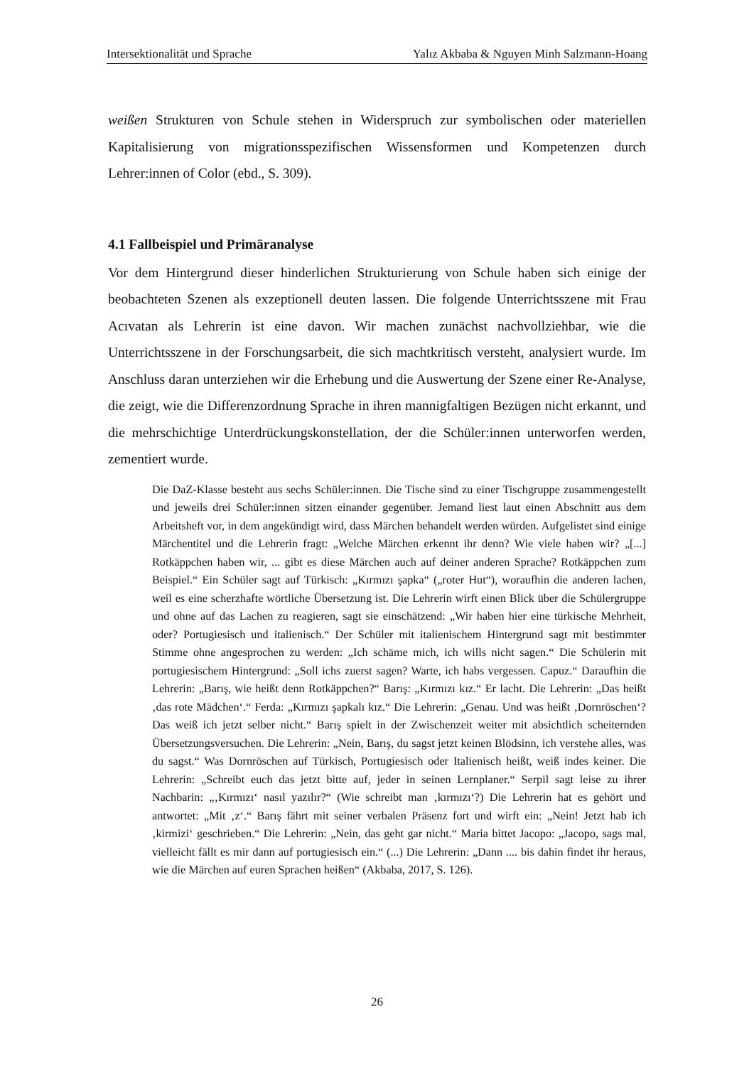Intersektionalität und Sprache Yalız Akbaba & Nguyen Minh Salzmann-Hoang
weißen Strukturen von Schule stehen in Widerspruch zur symbolischen oder materiellen Kapitalisierung von migrationsspezifischen Wissensformen und Kompetenzen durch Lehrer:innen of Color (ebd., S. 309).
4.1 Fallbeispiel und Primäranalyse
Vor dem Hintergrund dieser hinderlichen Strukturierung von Schule haben sich einige der beobachteten Szenen als exzeptionell deuten lassen. Die folgende Unterrichtsszene mit Frau Acıvatan als Lehrerin ist eine davon. Wir machen zunächst nachvollziehbar, wie die Unterrichtsszene in der Forschungsarbeit, die sich machtkritisch versteht, analysiert wurde. Im Anschluss daran unterziehen wir die Erhebung und die Auswertung der Szene einer Re-Analyse, die zeigt, wie die Differenzordnung Sprache in ihren mannigfaltigen Bezügen nicht erkannt, und die mehrschichtige Unterdrückungskonstellation, der die Schüler:innen unterworfen werden, zementiert wurde.
Die DaZ-Klasse besteht aus sechs Schüler:innen. Die Tische sind zu einer Tischgruppe zusammengestellt und jeweils drei Schüler:innen sitzen einander gegenüber. Jemand liest laut einen Abschnitt aus dem Arbeitsheft vor, in dem angekündigt wird, dass Märchen behandelt werden würden. Aufgelistet sind einige Märchentitel und die Lehrerin fragt: „Welche Märchen erkennt ihr denn? Wie viele haben wir? „[...] Rotkäppchen haben wir, ... gibt es diese Märchen auch auf deiner anderen Sprache? Rotkäppchen zum Beispiel.“ Ein Schüler sagt auf Türkisch: „Kırmızı şapka“ („roter Hut“), woraufhin die anderen lachen, weil es eine scherzhafte wörtliche Übersetzung ist. Die Lehrerin wirft einen Blick über die Schülergruppe und ohne auf das Lachen zu reagieren, sagt sie einschätzend: „Wir haben hier eine türkische Mehrheit, oder? Portugiesisch und italienisch.“ Der Schüler mit italienischem Hintergrund sagt mit bestimmter Stimme ohne angesprochen zu werden: „Ich schäme mich, ich wills nicht sagen.“ Die Schülerin mit portugiesischem Hintergrund: „Soll ichs zuerst sagen? Warte, ich habs vergessen. Capuz.“ Daraufhin die Lehrerin: „Barış, wie heißt denn Rotkäppchen?“ Barış: „Kırmızı kız.“ Er lacht. Die Lehrerin: „Das heißt ‚das rote Mädchen‘.“ Ferda: „Kırmızı şapkalı kız.“ Die Lehrerin: „Genau. Und was heißt ‚Dornröschen‘? Das weiß ich jetzt selber nicht.“ Barış spielt in der Zwischenzeit weiter mit absichtlich scheiternden Übersetzungsversuchen. Die Lehrerin: „Nein, Barış, du sagst jetzt keinen Blödsinn, ich verstehe alles, was du sagst.“ Was Dornröschen auf Türkisch, Portugiesisch oder Italienisch heißt, weiß indes keiner. Die Lehrerin: „Schreibt euch das jetzt bitte auf, jeder in seinen Lernplaner.“ Serpil sagt leise zu ihrer Nachbarin: „‚Kırmızı‘ nasıl yazılır?“ (Wie schreibt man ‚kırmızı‘?) Die Lehrerin hat es gehört und antwortet: „Mit ‚z‘.“ Barış fährt mit seiner verbalen Präsenz fort und wirft ein: „Nein! Jetzt hab ich ‚kirmizi‘ geschrieben.“ Die Lehrerin: „Nein, das geht gar nicht.“ Maria bittet Jacopo: „Jacopo, sags mal, vielleicht fällt es mir dann auf portugiesisch ein.“ (...) Die Lehrerin: „Dann .... bis dahin findet ihr heraus, wie die Märchen auf euren Sprachen heißen“ (Akbaba, 2017, S. 126).
26